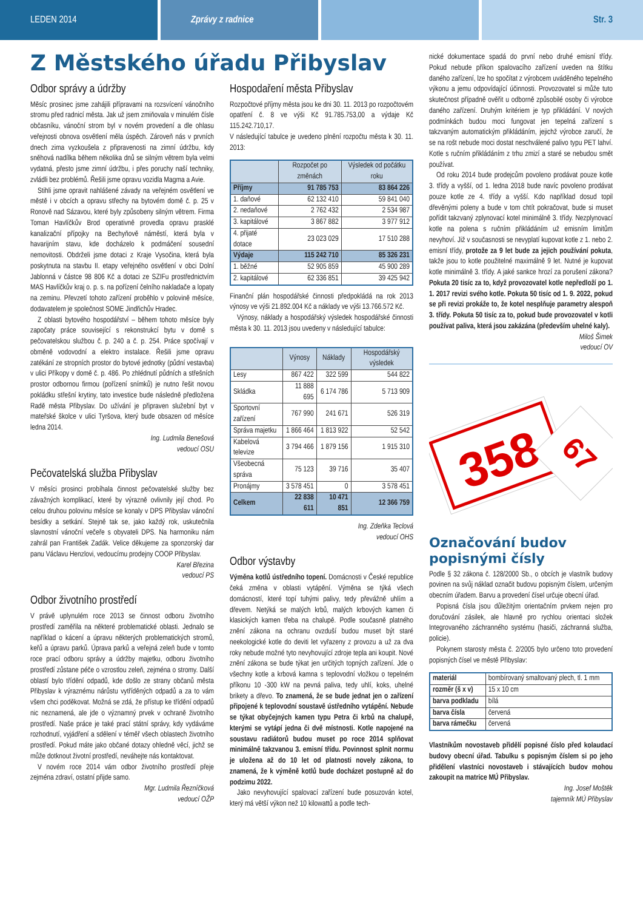LEDEN 2014 Zprávy z radnice Str. 3
Z Městského úřadu Přibyslav
Odbor správy a údržby
Měsíc prosinec jsme zahájili přípravami na rozsvícení vánočního stromu před radnicí města. Jak už jsem zmiňovala v minulém čísle občasníku, vánoční strom byl v novém provedení a dle ohlasu veřejnosti obnova osvětlení měla úspěch. Zároveň nás v prvních dnech zima vyzkoušela z připravenosti na zimní údržbu, kdy sněhová nadílka během několika dnů se silným větrem byla velmi vydatná, přesto jsme zimní údržbu, i přes poruchy naší techniky, zvládli bez problémů. Řešili jsme opravu vozidla Magma a Avie.
Stihli jsme opravit nahlášené závady na veřejném osvětlení ve městě i v obcích a opravu střechy na bytovém domě č. p. 25 v Ronově nad Sázavou, které byly způsobeny silným větrem. Firma Toman Havlíčkův Brod operativně provedla opravu prasklé kanalizační přípojky na Bechyňově náměstí, která byla v havarijním stavu, kde docházelo k podmáčení sousední nemovitosti. Obdrželi jsme dotaci z Kraje Vysočina, která byla poskytnuta na stavbu II. etapy veřejného osvětlení v obci Dolní Jablonná v částce 98 806 Kč a dotaci ze SZIFu prostřednictvím MAS Havlíčkův kraj o. p. s. na pořízení čelního nakladače a lopaty na zeminu. Převzetí tohoto zařízení proběhlo v polovině měsíce, dodavatelem je společnost SOME Jindřichův Hradec.
Z oblasti bytového hospodářství – během tohoto měsíce byly započaty práce související s rekonstrukcí bytu v domě s pečovatelskou službou č. p. 240 a č. p. 254. Práce spočívají v obměně vodovodní a elektro instalace. Řešili jsme opravu zatékání ze stropních prostor do bytové jednotky (půdní vestavba) v ulici Příkopy v domě č. p. 486. Po zhlédnutí půdních a střešních prostor odbornou firmou (pořízení snímků) je nutno řešit novou pokládku střešní krytiny, tato investice bude následně předložena Radě města Přibyslav. Do užívání je připraven služební byt v mateřské školce v ulici Tyršova, který bude obsazen od měsíce ledna 2014.
Ing. Ludmila Benešová
vedoucí OSU
Pečovatelská služba Přibyslav
V měsíci prosinci probíhala činnost pečovatelské služby bez závažných komplikací, které by výrazně ovlivnily její chod. Po celou druhou polovinu měsíce se konaly v DPS Přibyslav vánoční besídky a setkání. Stejně tak se, jako každý rok, uskutečnila slavnostní vánoční večeře s obyvateli DPS. Na harmoniku nám zahrál pan František Zadák. Velice děkujeme za sponzorský dar panu Václavu Henzlovi, vedoucímu prodejny COOP Přibyslav.
Karel Březina
vedoucí PS
Odbor životního prostředí
V právě uplynulém roce 2013 se činnost odboru životního prostředí zaměřila na některé problematické oblasti. Jednalo se například o kácení a úpravu některých problematických stromů, keřů a úpravu parků. Úprava parků a veřejná zeleň bude v tomto roce prací odboru správy a údržby majetku, odboru životního prostředí zůstane péče o vzrostlou zeleň, zejména o stromy. Další oblastí bylo třídění odpadů, kde došlo ze strany občanů města Přibyslav k výraznému nárůstu vytříděných odpadů a za to vám všem chci poděkovat. Možná se zdá, že přístup ke třídění odpadů nic neznamená, ale jde o významný prvek v ochraně životního prostředí. Naše práce je také prací státní správy, kdy vydáváme rozhodnutí, vyjádření a sdělení v téměř všech oblastech životního prostředí. Pokud máte jako občané dotazy ohledně věcí, jichž se může dotknout životní prostředí, neváhejte nás kontaktovat.
V novém roce 2014 vám odbor životního prostředí přeje zejména zdraví, ostatní přijde samo.
Mgr. Ludmila Řezníčková
vedoucí OŽP
Hospodaření města Přibyslav
Rozpočtové příjmy města jsou ke dni 30. 11. 2013 po rozpočtovém opatření č. 8 ve výši Kč 91.785.753,00 a výdaje Kč 115.242.710,17.
V následující tabulce je uvedeno plnění rozpočtu města k 30. 11. 2013:
| | Rozpočet po změnách | Výsledek od počátku roku |
| --- | --- | --- |
| Příjmy | 91 785 753 | 83 864 226 |
| 1. daňové | 62 132 410 | 59 841 040 |
| 2. nedaňové | 2 762 432 | 2 534 987 |
| 3. kapitálové | 3 867 882 | 3 977 912 |
| 4. přijaté dotace | 23 023 029 | 17 510 288 |
| Výdaje | 115 242 710 | 85 326 231 |
| 1. běžné | 52 905 859 | 45 900 289 |
| 2. kapitálové | 62 336 851 | 39 425 942 |
Finanční plán hospodářské činnosti předpokládá na rok 2013 výnosy ve výši 21.892.004 Kč a náklady ve výši 13.766.572 Kč.
Výnosy, náklady a hospodářský výsledek hospodářské činnosti města k 30. 11. 2013 jsou uvedeny v následující tabulce:
| | Výnosy | Náklady | Hospodářský výsledek |
| --- | --- | --- | --- |
| Lesy | 867 422 | 322 599 | 544 822 |
| Skládka | 11 888 695 | 6 174 786 | 5 713 909 |
| Sportovní zařízení | 767 990 | 241 671 | 526 319 |
| Správa majetku | 1 866 464 | 1 813 922 | 52 542 |
| Kabelová televize | 3 794 466 | 1 879 156 | 1 915 310 |
| Všeobecná správa | 75 123 | 39 716 | 35 407 |
| Pronájmy | 3 578 451 | 0 | 3 578 451 |
| Celkem | 22 838 611 | 10 471 851 | 12 366 759 |
Ing. Zdeňka Teclová
vedoucí OHS
Odbor výstavby
Výměna kotlů ústředního topení. Domácnosti v České republice čeká změna v oblasti vytápění. Výměna se týká všech domácností, které topí tuhými palivy, tedy převážně uhlím a dřevem. Netýká se malých krbů, malých krbových kamen či klasických kamen třeba na chalupě. Podle současně platného znění zákona na ochranu ovzduší budou muset být staré neekologické kotle do deviti let vyřazeny z provozu a už za dva roky nebude možné tyto nevyhovující zdroje tepla ani koupit. Nové znění zákona se bude týkat jen určitých topných zařízení. Jde o všechny kotle a krbová kamna s teplovodní vložkou o tepelném příkonu 10 -300 kW na pevná paliva, tedy uhlí, koks, uhelné brikety a dřevo. To znamená, že se bude jednat jen o zařízení připojené k teplovodní soustavě ústředního vytápění. Nebude se týkat obyčejných kamen typu Petra či krbů na chalupě, kterými se vytápí jedna či dvě místnosti. Kotle napojené na soustavu radiátorů budou muset po roce 2014 splňovat minimálně takzvanou 3. emisní třídu. Povinnost splnit normu je uložena až do 10 let od platnosti novely zákona, to znamená, že k výměně kotlů bude docházet postupně až do podzimu 2022.
Jako nevyhovující spalovací zařízení bude posuzován kotel, který má větší výkon než 10 kilowattů a podle tech-
nické dokumentace spadá do první nebo druhé emisní třídy. Pokud nebude příkon spalovacího zařízení uveden na štítku daného zařízení, lze ho spočítat z výrobcem uváděného tepelného výkonu a jemu odpovídající účinnosti. Provozovatel si může tuto skutečnost případně ověřit u odborně způsobilé osoby či výrobce daného zařízení. Druhým kritériem je typ přikládání. V nových podmínkách budou moci fungovat jen tepelná zařízení s takzvaným automatickým přikládáním, jejichž výrobce zaručí, že se na rošt nebude moci dostat neschválené palivo typu PET lahví. Kotle s ručním přikládáním z trhu zmizí a staré se nebudou smět používat.
Od roku 2014 bude prodejcům povoleno prodávat pouze kotle 3. třídy a vyšší, od 1. ledna 2018 bude navíc povoleno prodávat pouze kotle ze 4. třídy a vyšší. Kdo například dosud topil dřevěnými poleny a bude v tom chtít pokračovat, bude si muset pořídit takzvaný zplynovací kotel minimálně 3. třídy. Nezplynovací kotle na polena s ručním přikládáním už emisním limitům nevyhoví. Již v současnosti se nevyplatí kupovat kotle z 1. nebo 2. emisní třídy, protože za 9 let bude za jejich používání pokuta, takže jsou to kotle použitelné maximálně 9 let. Nutné je kupovat kotle minimálně 3. třídy. A jaké sankce hrozí za porušení zákona? Pokuta 20 tisíc za to, když provozovatel kotle nepředloží po 1. 1. 2017 revizi svého kotle. Pokuta 50 tisíc od 1. 9. 2022, pokud se při revizi prokáže to, že kotel nesplňuje parametry alespoň 3. třídy. Pokuta 50 tisíc za to, pokud bude provozovatel v kotli používat paliva, která jsou zakázána (především uhelné kaly).
Miloš Šimek
vedoucí OV
358
67
Označování budov popisnými čísly
Podle § 32 zákona č. 128/2000 Sb., o obcích je vlastník budovy povinen na svůj náklad označit budovu popisným číslem, určeným obecním úřadem. Barvu a provedení čísel určuje obecní úřad.
Popisná čísla jsou důležitým orientačním prvkem nejen pro doručování zásilek, ale hlavně pro rychlou orientaci složek Integrovaného záchranného systému (hasiči, záchranná služba, policie).
Pokynem starosty města č. 2/2005 bylo určeno toto provedení popisných čísel ve městě Přibyslav:
| materiál | bombírovaný smaltovaný plech, tl. 1 mm |
| rozměr (š x v) | 15 x 10 cm |
| barva podkladu | bílá |
| barva čísla | červená |
| barva rámečku | červená |
Vlastníkům novostaveb přidělí popisné číslo před kolaudací budovy obecní úřad. Tabulku s popisným číslem si po jeho přidělení vlastníci novostaveb i stávajících budov mohou zakoupit na matrice MÚ Přibyslav.
Ing. Josef Moštěk
tajemník MÚ Přibyslav